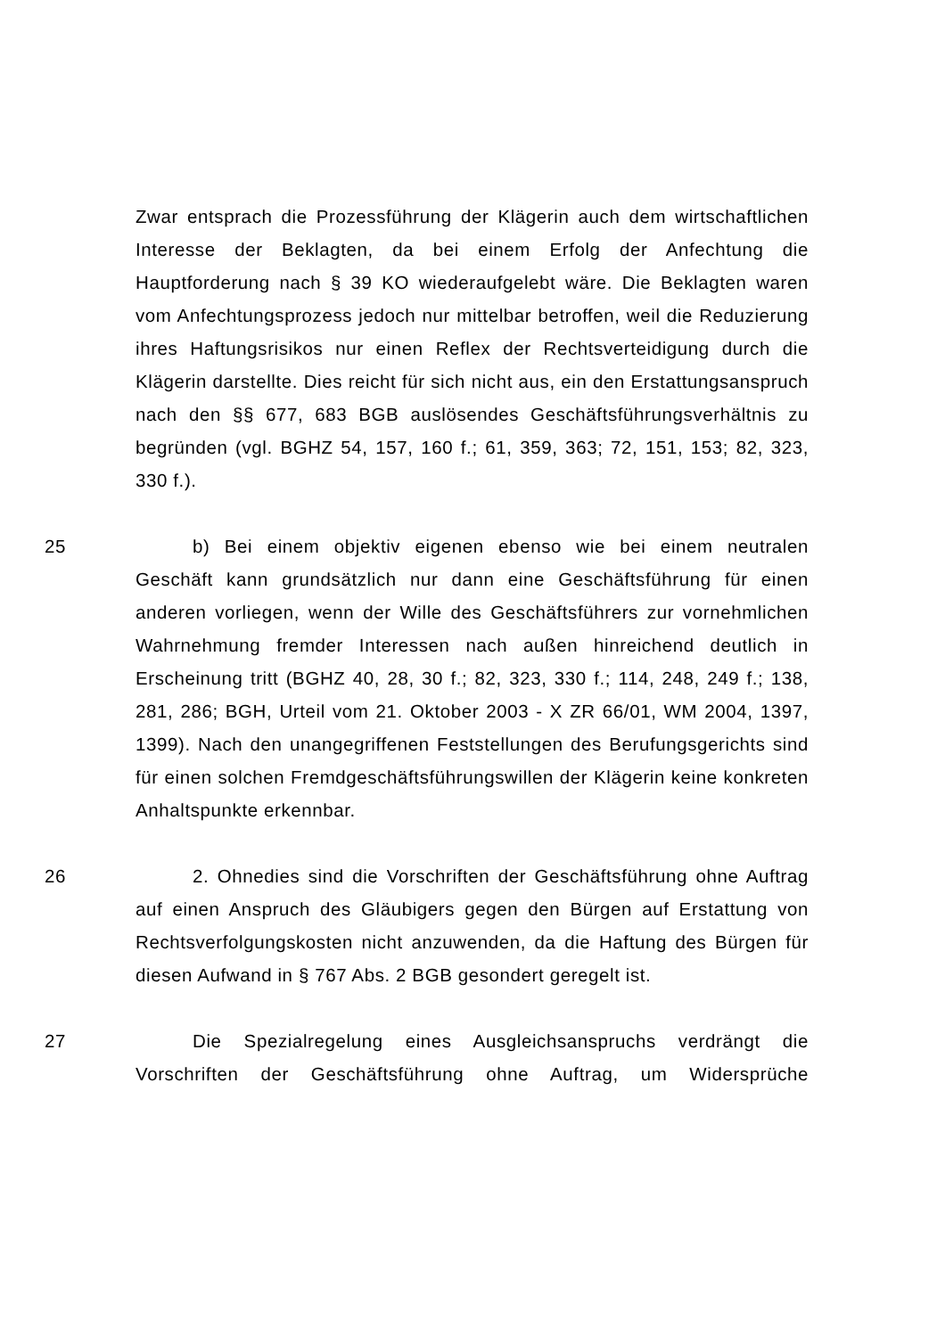Zwar entsprach die Prozessführung der Klägerin auch dem wirtschaftlichen Interesse der Beklagten, da bei einem Erfolg der Anfechtung die Hauptforderung nach § 39 KO wiederaufgelebt wäre. Die Beklagten waren vom Anfechtungsprozess jedoch nur mittelbar betroffen, weil die Reduzierung ihres Haftungsrisikos nur einen Reflex der Rechtsverteidigung durch die Klägerin darstellte. Dies reicht für sich nicht aus, ein den Erstattungsanspruch nach den §§ 677, 683 BGB auslösendes Geschäftsführungsverhältnis zu begründen (vgl. BGHZ 54, 157, 160 f.; 61, 359, 363; 72, 151, 153; 82, 323, 330 f.).
25 b) Bei einem objektiv eigenen ebenso wie bei einem neutralen Geschäft kann grundsätzlich nur dann eine Geschäftsführung für einen anderen vorliegen, wenn der Wille des Geschäftsführers zur vornehmlichen Wahrnehmung fremder Interessen nach außen hinreichend deutlich in Erscheinung tritt (BGHZ 40, 28, 30 f.; 82, 323, 330 f.; 114, 248, 249 f.; 138, 281, 286; BGH, Urteil vom 21. Oktober 2003 - X ZR 66/01, WM 2004, 1397, 1399). Nach den unangegriffenen Feststellungen des Berufungsgerichts sind für einen solchen Fremdgeschäftsführungswillen der Klägerin keine konkreten Anhaltspunkte erkennbar.
26 2. Ohnedies sind die Vorschriften der Geschäftsführung ohne Auftrag auf einen Anspruch des Gläubigers gegen den Bürgen auf Erstattung von Rechtsverfolgungskosten nicht anzuwenden, da die Haftung des Bürgen für diesen Aufwand in § 767 Abs. 2 BGB gesondert geregelt ist.
27 Die Spezialregelung eines Ausgleichsanspruchs verdrängt die Vorschriften der Geschäftsführung ohne Auftrag, um Widersprüche